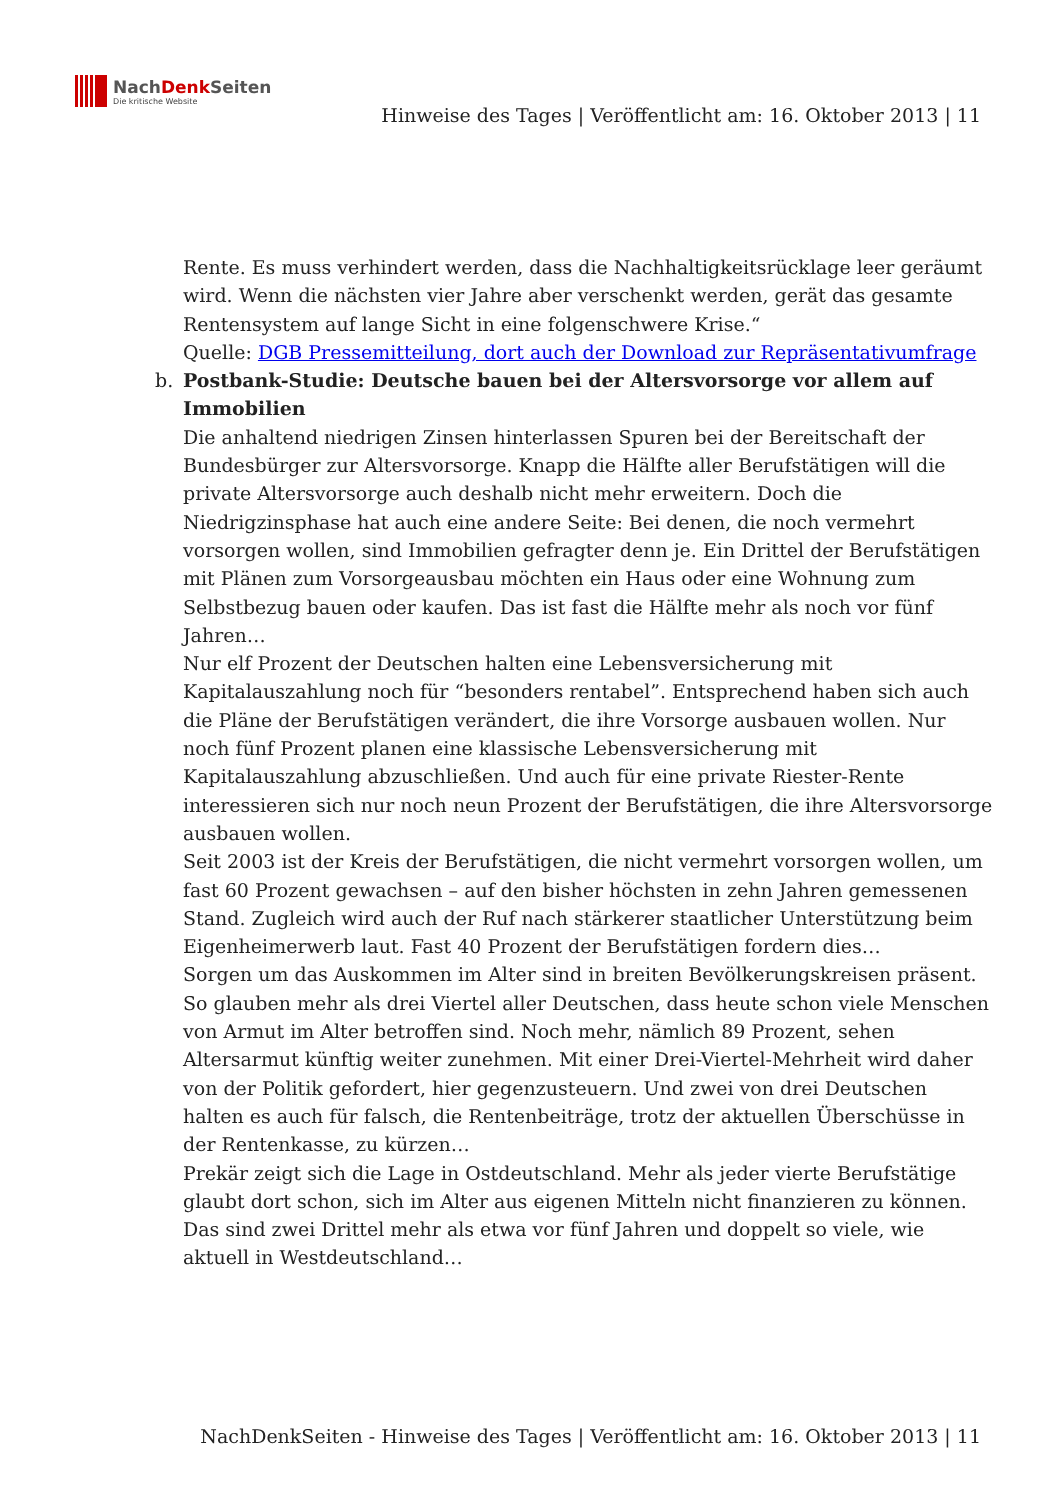NachDenk Seiten
Die kritische Website
Hinweise des Tages | Veröffentlicht am: 16. Oktober 2013 | 11
Rente. Es muss verhindert werden, dass die Nachhaltigkeitsrücklage leer geräumt wird. Wenn die nächsten vier Jahre aber verschenkt werden, gerät das gesamte Rentensystem auf lange Sicht in eine folgenschwere Krise.“
Quelle: DGB Pressemitteilung, dort auch der Download zur Repräsentativumfrage
b. Postbank-Studie: Deutsche bauen bei der Altersvorsorge vor allem auf Immobilien
Die anhaltend niedrigen Zinsen hinterlassen Spuren bei der Bereitschaft der Bundesbürger zur Altersvorsorge. Knapp die Hälfte aller Berufstätigen will die private Altersvorsorge auch deshalb nicht mehr erweitern. Doch die Niedrigzinsphase hat auch eine andere Seite: Bei denen, die noch vermehrt vorsorgen wollen, sind Immobilien gefragter denn je. Ein Drittel der Berufstätigen mit Plänen zum Vorsorgeausbau möchten ein Haus oder eine Wohnung zum Selbstbezug bauen oder kaufen. Das ist fast die Hälfte mehr als noch vor fünf Jahren…
Nur elf Prozent der Deutschen halten eine Lebensversicherung mit Kapitalauszahlung noch für “besonders rentabel”. Entsprechend haben sich auch die Pläne der Berufstätigen verändert, die ihre Vorsorge ausbauen wollen. Nur noch fünf Prozent planen eine klassische Lebensversicherung mit Kapitalauszahlung abzuschließen. Und auch für eine private Riester-Rente interessieren sich nur noch neun Prozent der Berufstätigen, die ihre Altersvorsorge ausbauen wollen.
Seit 2003 ist der Kreis der Berufstätigen, die nicht vermehrt vorsorgen wollen, um fast 60 Prozent gewachsen – auf den bisher höchsten in zehn Jahren gemessenen Stand. Zugleich wird auch der Ruf nach stärkerer staatlicher Unterstützung beim Eigenheimerwerb laut. Fast 40 Prozent der Berufstätigen fordern dies…
Sorgen um das Auskommen im Alter sind in breiten Bevölkerungskreisen präsent. So glauben mehr als drei Viertel aller Deutschen, dass heute schon viele Menschen von Armut im Alter betroffen sind. Noch mehr, nämlich 89 Prozent, sehen Altersarmut künftig weiter zunehmen. Mit einer Drei-Viertel-Mehrheit wird daher von der Politik gefordert, hier gegenzusteuern. Und zwei von drei Deutschen halten es auch für falsch, die Rentenbeiträge, trotz der aktuellen Überschüsse in der Rentenkasse, zu kürzen…
Prekär zeigt sich die Lage in Ostdeutschland. Mehr als jeder vierte Berufstätige glaubt dort schon, sich im Alter aus eigenen Mitteln nicht finanzieren zu können. Das sind zwei Drittel mehr als etwa vor fünf Jahren und doppelt so viele, wie aktuell in Westdeutschland…
NachDenkSeiten - Hinweise des Tages | Veröffentlicht am: 16. Oktober 2013 | 11